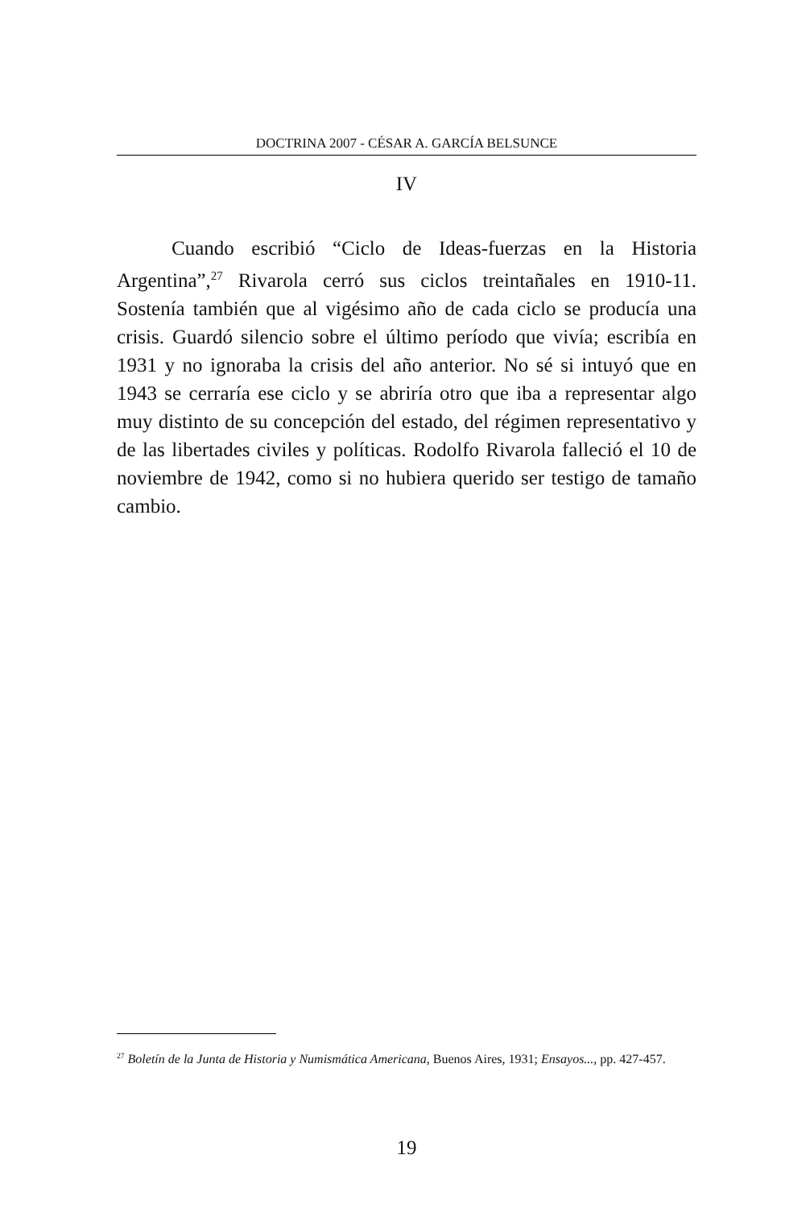DOCTRINA 2007 - CÉSAR A. GARCÍA BELSUNCE
IV
Cuando escribió “Ciclo de Ideas-fuerzas en la Historia Argentina”,<sup>27</sup> Rivarola cerró sus ciclos treintañales en 1910-11. Sostenía también que al vigésimo año de cada ciclo se producía una crisis. Guardó silencio sobre el último período que vivía; escribía en 1931 y no ignoraba la crisis del año anterior. No sé si intuyó que en 1943 se cerraría ese ciclo y se abriría otro que iba a representar algo muy distinto de su concepción del estado, del régimen representativo y de las libertades civiles y políticas. Rodolfo Rivarola falleció el 10 de noviembre de 1942, como si no hubiera querido ser testigo de tamaño cambio.
<sup>27</sup> Boletín de la Junta de Historia y Numismática Americana, Buenos Aires, 1931; Ensayos..., pp. 427-457.
19